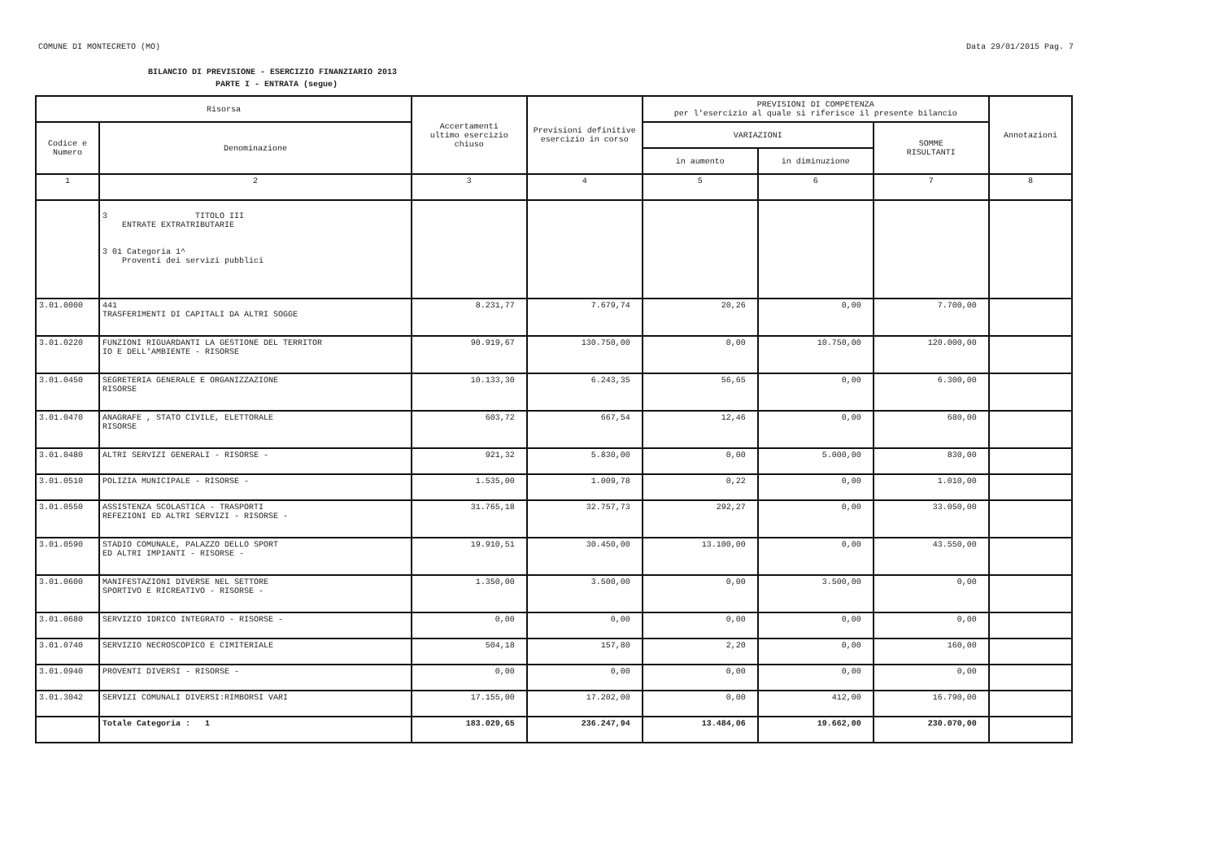COMUNE DI MONTECRETO (MO) Data 29/01/2015 Pag. 7
BILANCIO DI PREVISIONE - ESERCIZIO FINANZIARIO 2013
PARTE I - ENTRATA (segue)
| Risorsa | | Accertamenti ultimo esercizio chiuso | Previsioni definitive esercizio in corso | PREVISIONI DI COMPETENZA per l'esercizio al quale si riferisce il presente bilancio | | | Annotazioni |
| --- | --- | --- | --- | --- | --- | --- | --- |
| Codice e Numero | Denominazione | | | VARIAZIONI | | SOMME RISULTANTI | |
| | | | | in aumento | in diminuzione | | |
| 1 | 2 | 3 | 4 | 5 | 6 | 7 | 8 |
| | 3 TITOLO III ENTRATE EXTRATRIBUTARIE 3 01 Categoria 1^ Proventi dei servizi pubblici | | | | | | |
| 3.01.0000 | 441 TRASFERIMENTI DI CAPITALI DA ALTRI SOGGE | 8.231,77 | 7.679,74 | 20,26 | 0,00 | 7.700,00 | |
| 3.01.0220 | FUNZIONI RIGUARDANTI LA GESTIONE DEL TERRITOR IO E DELL'AMBIENTE - RISORSE | 90.919,67 | 130.750,00 | 0,00 | 10.750,00 | 120.000,00 | |
| 3.01.0450 | SEGRETERIA GENERALE E ORGANIZZAZIONE RISORSE | 10.133,30 | 6.243,35 | 56,65 | 0,00 | 6.300,00 | |
| 3.01.0470 | ANAGRAFE , STATO CIVILE, ELETTORALE RISORSE | 603,72 | 667,54 | 12,46 | 0,00 | 680,00 | |
| 3.01.0480 | ALTRI SERVIZI GENERALI - RISORSE - | 921,32 | 5.830,00 | 0,00 | 5.000,00 | 830,00 | |
| 3.01.0510 | POLIZIA MUNICIPALE - RISORSE - | 1.535,00 | 1.009,78 | 0,22 | 0,00 | 1.010,00 | |
| 3.01.0550 | ASSISTENZA SCOLASTICA - TRASPORTI REFEZIONI ED ALTRI SERVIZI - RISORSE - | 31.765,18 | 32.757,73 | 292,27 | 0,00 | 33.050,00 | |
| 3.01.0590 | STADIO COMUNALE, PALAZZO DELLO SPORT ED ALTRI IMPIANTI - RISORSE - | 19.910,51 | 30.450,00 | 13.100,00 | 0,00 | 43.550,00 | |
| 3.01.0600 | MANIFESTAZIONI DIVERSE NEL SETTORE SPORTIVO E RICREATIVO - RISORSE - | 1.350,00 | 3.500,00 | 0,00 | 3.500,00 | 0,00 | |
| 3.01.0680 | SERVIZIO IDRICO INTEGRATO - RISORSE - | 0,00 | 0,00 | 0,00 | 0,00 | 0,00 | |
| 3.01.0740 | SERVIZIO NECROSCOPICO E CIMITERIALE | 504,18 | 157,80 | 2,20 | 0,00 | 160,00 | |
| 3.01.0940 | PROVENTI DIVERSI - RISORSE - | 0,00 | 0,00 | 0,00 | 0,00 | 0,00 | |
| 3.01.3042 | SERVIZI COMUNALI DIVERSI:RIMBORSI VARI | 17.155,00 | 17.202,00 | 0,00 | 412,00 | 16.790,00 | |
| | Totale Categoria : 1 | 183.029,65 | 236.247,94 | 13.484,06 | 19.662,00 | 230.070,00 | |